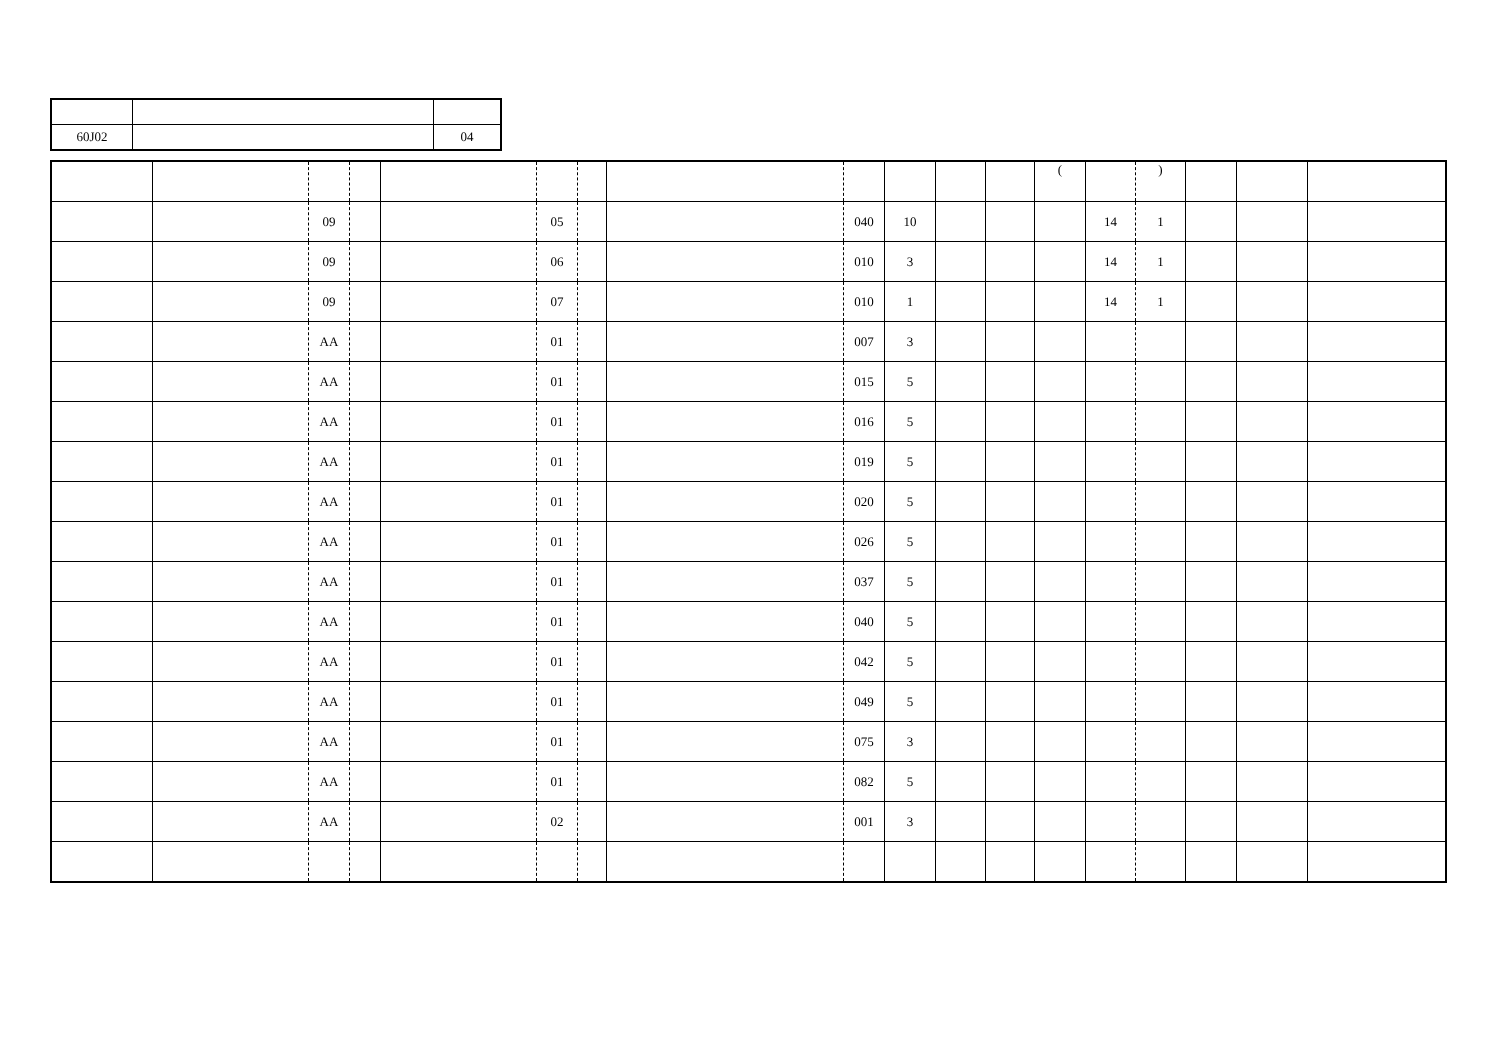| 60J02 | | 04 |
| | | | | | | | | | | | | ( | | ) | | | |
| | | 09 | | | 05 | | | 040 | 10 | | | | 14 | 1 | | | |
| | | 09 | | | 06 | | | 010 | 3 | | | | 14 | 1 | | | |
| | | 09 | | | 07 | | | 010 | 1 | | | | 14 | 1 | | | |
| | | AA | | | 01 | | | 007 | 3 | | | | | | | | |
| | | AA | | | 01 | | | 015 | 5 | | | | | | | | |
| | | AA | | | 01 | | | 016 | 5 | | | | | | | | |
| | | AA | | | 01 | | | 019 | 5 | | | | | | | | |
| | | AA | | | 01 | | | 020 | 5 | | | | | | | | |
| | | AA | | | 01 | | | 026 | 5 | | | | | | | | |
| | | AA | | | 01 | | | 037 | 5 | | | | | | | | |
| | | AA | | | 01 | | | 040 | 5 | | | | | | | | |
| | | AA | | | 01 | | | 042 | 5 | | | | | | | | |
| | | AA | | | 01 | | | 049 | 5 | | | | | | | | |
| | | AA | | | 01 | | | 075 | 3 | | | | | | | | |
| | | AA | | | 01 | | | 082 | 5 | | | | | | | | |
| | | AA | | | 02 | | | 001 | 3 | | | | | | | | |